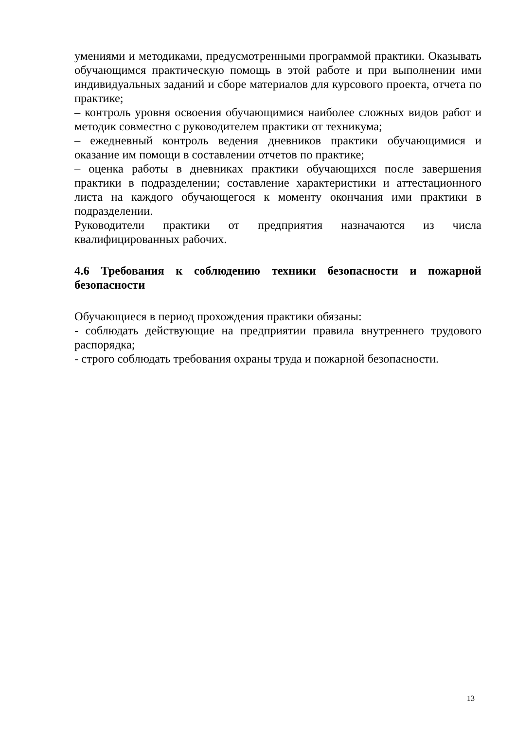умениями и методиками, предусмотренными программой практики. Оказывать обучающимся практическую помощь в этой работе и при выполнении ими индивидуальных заданий и сборе материалов для курсового проекта, отчета по практике;
– контроль уровня освоения обучающимися наиболее сложных видов работ и методик совместно с руководителем практики от техникума;
– ежедневный контроль ведения дневников практики обучающимися и оказание им помощи в составлении отчетов по практике;
– оценка работы в дневниках практики обучающихся после завершения практики в подразделении; составление характеристики и аттестационного листа на каждого обучающегося к моменту окончания ими практики в подразделении.
Руководители практики от предприятия назначаются из числа квалифицированных рабочих.
4.6 Требования к соблюдению техники безопасности и пожарной безопасности
Обучающиеся в период прохождения практики обязаны:
- соблюдать действующие на предприятии правила внутреннего трудового распорядка;
- строго соблюдать требования охраны труда и пожарной безопасности.
13